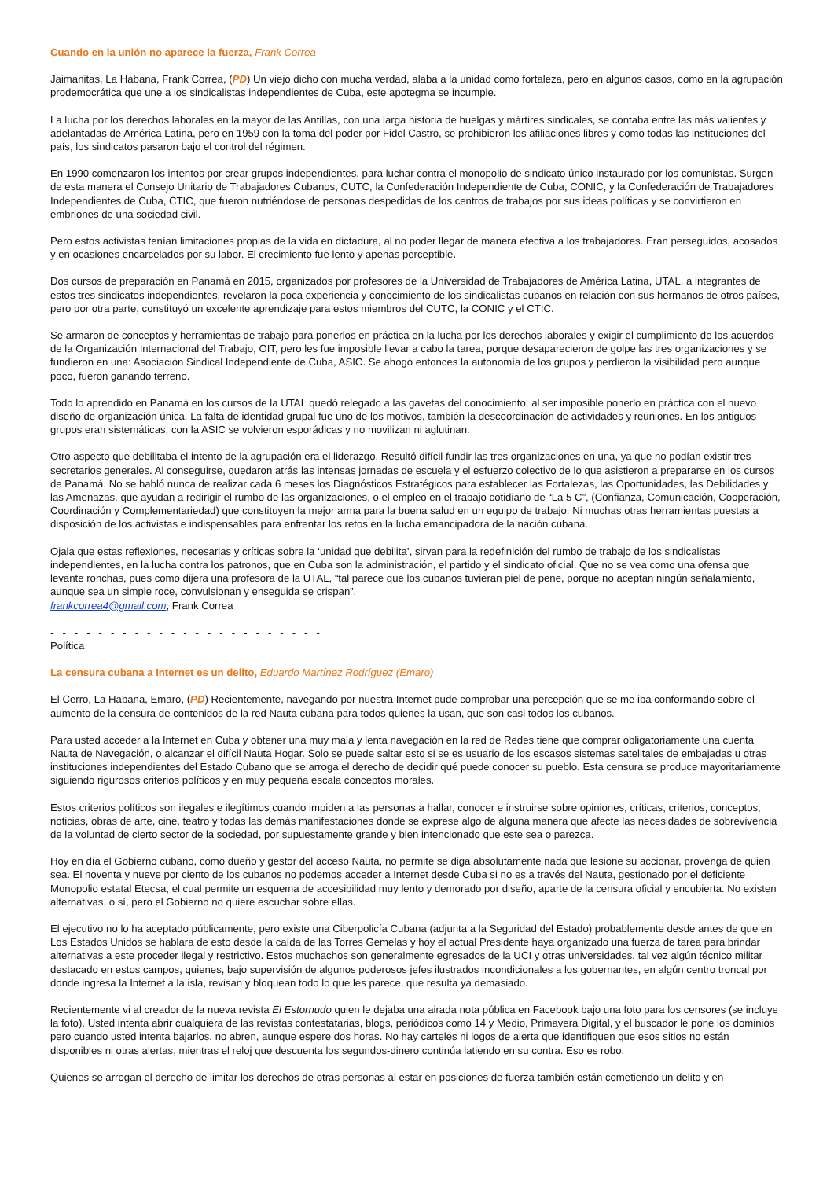Cuando en la unión no aparece la fuerza, Frank Correa
Jaimanitas, La Habana, Frank Correa, (PD) Un viejo dicho con mucha verdad, alaba a la unidad como fortaleza, pero en algunos casos, como en la agrupación prodemocrática que une a los sindicalistas independientes de Cuba, este apotegma se incumple.
La lucha por los derechos laborales en la mayor de las Antillas, con una larga historia de huelgas y mártires sindicales, se contaba entre las más valientes y adelantadas de América Latina, pero en 1959 con la toma del poder por Fidel Castro, se prohibieron los afiliaciones libres y como todas las instituciones del país, los sindicatos pasaron bajo el control del régimen.
En 1990 comenzaron los intentos por crear grupos independientes, para luchar contra el monopolio de sindicato único instaurado por los comunistas. Surgen de esta manera el Consejo Unitario de Trabajadores Cubanos, CUTC, la Confederación Independiente de Cuba, CONIC, y la Confederación de Trabajadores Independientes de Cuba, CTIC, que fueron nutriéndose de personas despedidas de los centros de trabajos por sus ideas políticas y se convirtieron en embriones de una sociedad civil.
Pero estos activistas tenían limitaciones propias de la vida en dictadura, al no poder llegar de manera efectiva a los trabajadores. Eran perseguidos, acosados y en ocasiones encarcelados por su labor. El crecimiento fue lento y apenas perceptible.
Dos cursos de preparación en Panamá en 2015, organizados por profesores de la Universidad de Trabajadores de América Latina, UTAL, a integrantes de estos tres sindicatos independientes, revelaron la poca experiencia y conocimiento de los sindicalistas cubanos en relación con sus hermanos de otros países, pero por otra parte, constituyó un excelente aprendizaje para estos miembros del CUTC, la CONIC y el CTIC.
Se armaron de conceptos y herramientas de trabajo para ponerlos en práctica en la lucha por los derechos laborales y exigir el cumplimiento de los acuerdos de la Organización Internacional del Trabajo, OIT, pero les fue imposible llevar a cabo la tarea, porque desaparecieron de golpe las tres organizaciones y se fundieron en una: Asociación Sindical Independiente de Cuba, ASIC. Se ahogó entonces la autonomía de los grupos y perdieron la visibilidad pero aunque poco, fueron ganando terreno.
Todo lo aprendido en Panamá en los cursos de la UTAL quedó relegado a las gavetas del conocimiento, al ser imposible ponerlo en práctica con el nuevo diseño de organización única. La falta de identidad grupal fue uno de los motivos, también la descoordinación de actividades y reuniones. En los antiguos grupos eran sistemáticas, con la ASIC se volvieron esporádicas y no movilizan ni aglutinan.
Otro aspecto que debilitaba el intento de la agrupación era el liderazgo. Resultó difícil fundir las tres organizaciones en una, ya que no podían existir tres secretarios generales. Al conseguirse, quedaron atrás las intensas jornadas de escuela y el esfuerzo colectivo de lo que asistieron a prepararse en los cursos de Panamá. No se habló nunca de realizar cada 6 meses los Diagnósticos Estratégicos para establecer las Fortalezas, las Oportunidades, las Debilidades y las Amenazas, que ayudan a redirigir el rumbo de las organizaciones, o el empleo en el trabajo cotidiano de “La 5 C”, (Confianza, Comunicación, Cooperación, Coordinación y Complementariedad) que constituyen la mejor arma para la buena salud en un equipo de trabajo. Ni muchas otras herramientas puestas a disposición de los activistas e indispensables para enfrentar los retos en la lucha emancipadora de la nación cubana.
Ojala que estas reflexiones, necesarias y críticas sobre la ‘unidad que debilita’, sirvan para la redefinición del rumbo de trabajo de los sindicalistas independientes, en la lucha contra los patronos, que en Cuba son la administración, el partido y el sindicato oficial. Que no se vea como una ofensa que levante ronchas, pues como dijera una profesora de la UTAL, “tal parece que los cubanos tuvieran piel de pene, porque no aceptan ningún señalamiento, aunque sea un simple roce, convulsionan y enseguida se crispan”.
frankcorrea4@gmail.com; Frank Correa
- - - - - - - - - - - - - - - - - - - - - - -
Política
La censura cubana a Internet es un delito, Eduardo Martínez Rodríguez (Emaro)
El Cerro, La Habana, Emaro, (PD) Recientemente, navegando por nuestra Internet pude comprobar una percepción que se me iba conformando sobre el aumento de la censura de contenidos de la red Nauta cubana para todos quienes la usan, que son casi todos los cubanos.
Para usted acceder a la Internet en Cuba y obtener una muy mala y lenta navegación en la red de Redes tiene que comprar obligatoriamente una cuenta Nauta de Navegación, o alcanzar el difícil Nauta Hogar. Solo se puede saltar esto si se es usuario de los escasos sistemas satelitales de embajadas u otras instituciones independientes del Estado Cubano que se arroga el derecho de decidir qué puede conocer su pueblo. Esta censura se produce mayoritariamente siguiendo rigurosos criterios políticos y en muy pequeña escala conceptos morales.
Estos criterios políticos son ilegales e ilegítimos cuando impiden a las personas a hallar, conocer e instruirse sobre opiniones, críticas, criterios, conceptos, noticias, obras de arte, cine, teatro y todas las demás manifestaciones donde se exprese algo de alguna manera que afecte las necesidades de sobrevivencia de la voluntad de cierto sector de la sociedad, por supuestamente grande y bien intencionado que este sea o parezca.
Hoy en día el Gobierno cubano, como dueño y gestor del acceso Nauta, no permite se diga absolutamente nada que lesione su accionar, provenga de quien sea. El noventa y nueve por ciento de los cubanos no podemos acceder a Internet desde Cuba si no es a través del Nauta, gestionado por el deficiente Monopolio estatal Etecsa, el cual permite un esquema de accesibilidad muy lento y demorado por diseño, aparte de la censura oficial y encubierta. No existen alternativas, o sí, pero el Gobierno no quiere escuchar sobre ellas.
El ejecutivo no lo ha aceptado públicamente, pero existe una Ciberpolicía Cubana (adjunta a la Seguridad del Estado) probablemente desde antes de que en Los Estados Unidos se hablara de esto desde la caída de las Torres Gemelas y hoy el actual Presidente haya organizado una fuerza de tarea para brindar alternativas a este proceder ilegal y restrictivo. Estos muchachos son generalmente egresados de la UCI y otras universidades, tal vez algún técnico militar destacado en estos campos, quienes, bajo supervisión de algunos poderosos jefes ilustrados incondicionales a los gobernantes, en algún centro troncal por donde ingresa la Internet a la isla, revisan y bloquean todo lo que les parece, que resulta ya demasiado.
Recientemente vi al creador de la nueva revista El Estornudo quien le dejaba una airada nota pública en Facebook bajo una foto para los censores (se incluye la foto). Usted intenta abrir cualquiera de las revistas contestatarias, blogs, periódicos como 14 y Medio, Primavera Digital, y el buscador le pone los dominios pero cuando usted intenta bajarlos, no abren, aunque espere dos horas. No hay carteles ni logos de alerta que identifiquen que esos sitios no están disponibles ni otras alertas, mientras el reloj que descuenta los segundos-dinero continúa latiendo en su contra. Eso es robo.
Quienes se arrogan el derecho de limitar los derechos de otras personas al estar en posiciones de fuerza también están cometiendo un delito y en